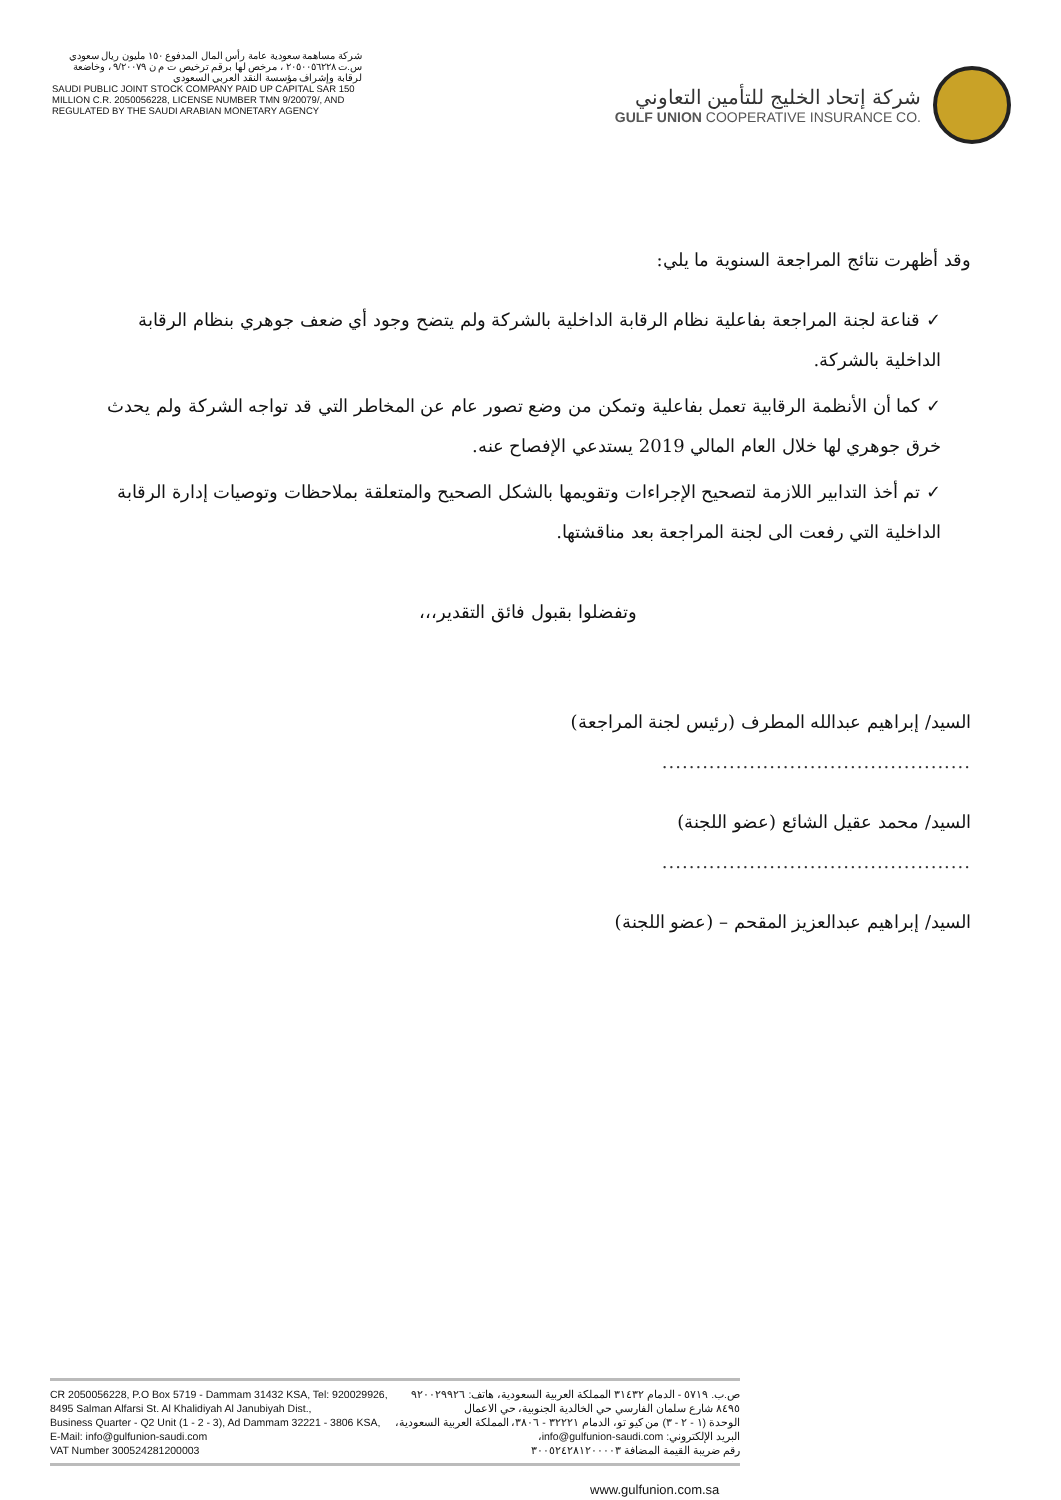شركة مساهمة سعودية عامة رأس المال المدفوع ١٥٠ مليون ريال سعودي س.ت ٢٠٥٠٠٥٦٢٢٨ ، مرخص لها برقم ترخيص ت م ن ٩/٢٠٠٧٩ ، وخاضعة لرقابة وإشراف مؤسسة النقد العربي السعودي
SAUDI PUBLIC JOINT STOCK COMPANY PAID UP CAPITAL SAR 150 MILLION C.R. 2050056228, LICENSE NUMBER TMN 9/20079/, AND REGULATED BY THE SAUDI ARABIAN MONETARY AGENCY
شركة إتحاد الخليج للتأمين التعاوني
GULF UNION COOPERATIVE INSURANCE CO.
وقد أظهرت نتائج المراجعة السنوية ما يلي:
✓ قناعة لجنة المراجعة بفاعلية نظام الرقابة الداخلية بالشركة ولم يتضح وجود أي ضعف جوهري بنظام الرقابة الداخلية بالشركة.
✓ كما أن الأنظمة الرقابية تعمل بفاعلية وتمكن من وضع تصور عام عن المخاطر التي قد تواجه الشركة ولم يحدث خرق جوهري لها خلال العام المالي 2019 يستدعي الإفصاح عنه.
✓ تم أخذ التدابير اللازمة لتصحيح الإجراءات وتقويمها بالشكل الصحيح والمتعلقة بملاحظات وتوصيات إدارة الرقابة الداخلية التي رفعت الى لجنة المراجعة بعد مناقشتها.
وتفضلوا بقبول فائق التقدير،،،
السيد/ إبراهيم عبدالله المطرف (رئيس لجنة المراجعة)
..............................................
السيد/ محمد عقيل الشائع (عضو اللجنة)
..............................................
السيد/ إبراهيم عبدالعزيز المقحم – (عضو اللجنة)
CR 2050056228, P.O Box 5719 - Dammam 31432 KSA, Tel: 920029926,
8495 Salman Alfarsi St. Al Khalidiyah Al Janubiyah Dist.,
Business Quarter - Q2 Unit (1 - 2 - 3), Ad Dammam 32221 - 3806 KSA,
E-Mail: info@gulfunion-saudi.com
VAT Number 300524281200003
ص.ب. ٥٧١٩ - الدمام ٣١٤٣٢ المملكة العربية السعودية، هاتف: ٩٢٠٠٢٩٩٢٦
٨٤٩٥ شارع سلمان الفارسي حي الخالدية الجنوبية، حي الاعمال
الوحدة (١ - ٢ - ٣) من كيو تو، الدمام ٣٢٢٢١ - ٣٨٠٦، المملكة العربية السعودية،
البريد الإلكتروني: info@gulfunion-saudi.com،
رقم ضريبة القيمة المضافة ٣٠٠٥٢٤٢٨١٢٠٠٠٠٣
www.gulfunion.com.sa